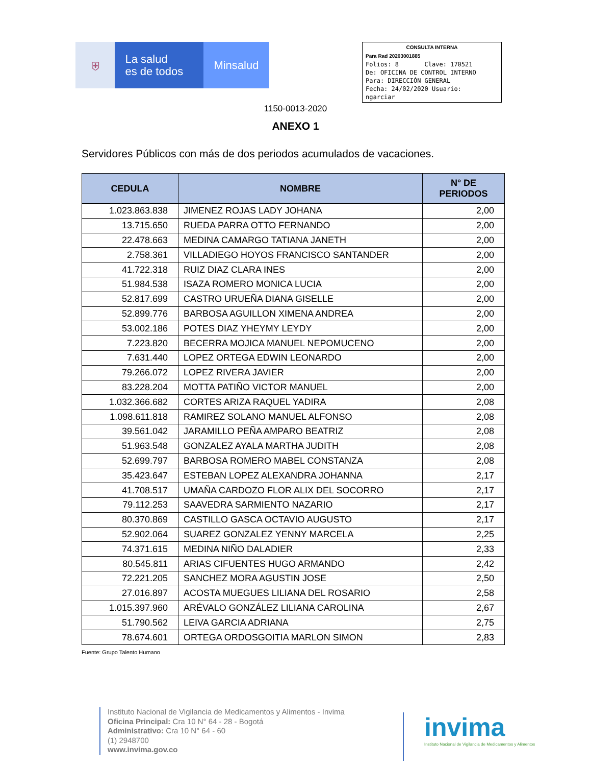⛨
La salud
es de todos
Minsalud
CONSULTA INTERNA
Para Rad 20203001885
Folios: 8 Clave: 170521
De: OFICINA DE CONTROL INTERNO
Para: DIRECCIÓN GENERAL
Fecha: 24/02/2020 Usuario:
ngarciar
1150-0013-2020
ANEXO 1
Servidores Públicos con más de dos periodos acumulados de vacaciones.
| CEDULA | NOMBRE | N° DE PERIODOS |
| --- | --- | --- |
| 1.023.863.838 | JIMENEZ ROJAS LADY JOHANA | 2,00 |
| 13.715.650 | RUEDA PARRA OTTO FERNANDO | 2,00 |
| 22.478.663 | MEDINA CAMARGO TATIANA JANETH | 2,00 |
| 2.758.361 | VILLADIEGO HOYOS FRANCISCO SANTANDER | 2,00 |
| 41.722.318 | RUIZ DIAZ CLARA INES | 2,00 |
| 51.984.538 | ISAZA ROMERO MONICA LUCIA | 2,00 |
| 52.817.699 | CASTRO URUEÑA DIANA GISELLE | 2,00 |
| 52.899.776 | BARBOSA AGUILLON XIMENA ANDREA | 2,00 |
| 53.002.186 | POTES DIAZ YHEYMY LEYDY | 2,00 |
| 7.223.820 | BECERRA MOJICA MANUEL NEPOMUCENO | 2,00 |
| 7.631.440 | LOPEZ ORTEGA EDWIN LEONARDO | 2,00 |
| 79.266.072 | LOPEZ RIVERA JAVIER | 2,00 |
| 83.228.204 | MOTTA PATIÑO VICTOR MANUEL | 2,00 |
| 1.032.366.682 | CORTES ARIZA RAQUEL YADIRA | 2,08 |
| 1.098.611.818 | RAMIREZ SOLANO MANUEL ALFONSO | 2,08 |
| 39.561.042 | JARAMILLO PEÑA AMPARO BEATRIZ | 2,08 |
| 51.963.548 | GONZALEZ AYALA MARTHA JUDITH | 2,08 |
| 52.699.797 | BARBOSA ROMERO MABEL CONSTANZA | 2,08 |
| 35.423.647 | ESTEBAN LOPEZ ALEXANDRA JOHANNA | 2,17 |
| 41.708.517 | UMAÑA CARDOZO FLOR ALIX DEL SOCORRO | 2,17 |
| 79.112.253 | SAAVEDRA SARMIENTO NAZARIO | 2,17 |
| 80.370.869 | CASTILLO GASCA OCTAVIO AUGUSTO | 2,17 |
| 52.902.064 | SUAREZ GONZALEZ YENNY MARCELA | 2,25 |
| 74.371.615 | MEDINA NIÑO DALADIER | 2,33 |
| 80.545.811 | ARIAS CIFUENTES HUGO ARMANDO | 2,42 |
| 72.221.205 | SANCHEZ MORA AGUSTIN JOSE | 2,50 |
| 27.016.897 | ACOSTA MUEGUES LILIANA DEL ROSARIO | 2,58 |
| 1.015.397.960 | ARÉVALO GONZÁLEZ LILIANA CAROLINA | 2,67 |
| 51.790.562 | LEIVA GARCIA ADRIANA | 2,75 |
| 78.674.601 | ORTEGA ORDOSGOITIA MARLON SIMON | 2,83 |
Fuente: Grupo Talento Humano
Instituto Nacional de Vigilancia de Medicamentos y Alimentos - Invima
Oficina Principal: Cra 10 N° 64 - 28 - Bogotá
Administrativo: Cra 10 N° 64 - 60
(1) 2948700
www.invima.gov.co
invima
Instituto Nacional de Vigilancia de Medicamentos y Alimentos